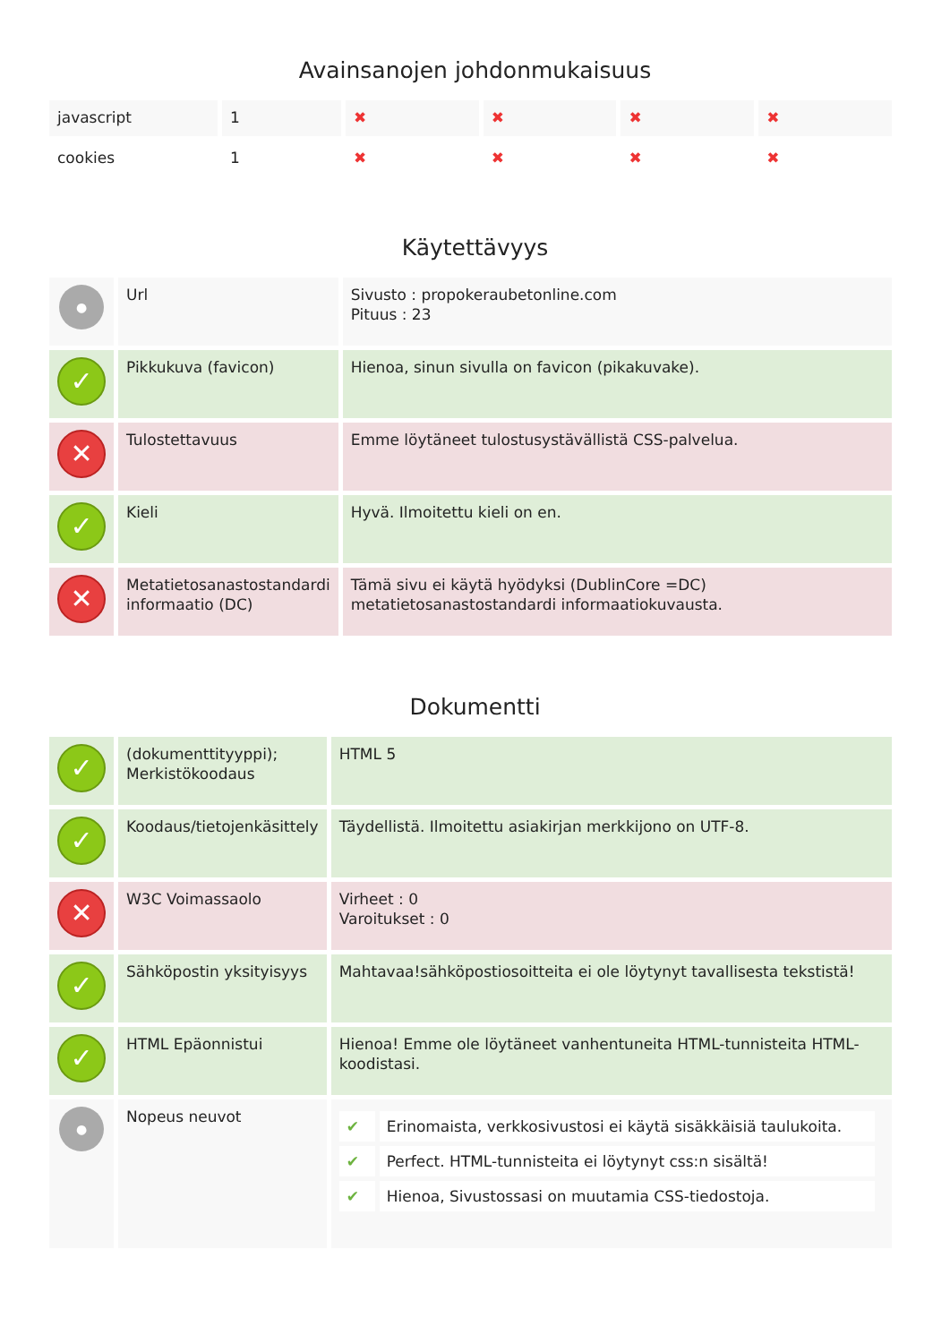Avainsanojen johdonmukaisuus
| javascript | 1 | ✖ | ✖ | ✖ | ✖ |
| cookies | 1 | ✖ | ✖ | ✖ | ✖ |
Käytettävyys
| ● | Url | Sivusto : propokeraubetonline.com Pituus : 23 |
| ✓ | Pikkukuva (favicon) | Hienoa, sinun sivulla on favicon (pikakuvake). |
| ✕ | Tulostettavuus | Emme löytäneet tulostusystävällistä CSS-palvelua. |
| ✓ | Kieli | Hyvä. Ilmoitettu kieli on en. |
| ✕ | Metatietosanastostandardi informaatio (DC) | Tämä sivu ei käytä hyödyksi (DublinCore =DC) metatietosanastostandardi informaatiokuvausta. |
Dokumentti
| ✓ | (dokumenttityyppi); Merkistökoodaus | HTML 5 |
| ✓ | Koodaus/tietojenkäsittely | Täydellistä. Ilmoitettu asiakirjan merkkijono on UTF-8. |
| ✕ | W3C Voimassaolo | Virheet : 0 Varoitukset : 0 |
| ✓ | Sähköpostin yksityisyys | Mahtavaa!sähköpostiosoitteita ei ole löytynyt tavallisesta tekstistä! |
| ✓ | HTML Epäonnistui | Hienoa! Emme ole löytäneet vanhentuneita HTML-tunnisteita HTML-koodistasi. |
| ● | Nopeus neuvot | / ✔ / Erinomaista, verkkosivustosi ei käytä sisäkkäisiä taulukoita. / / ✔ / Perfect. HTML-tunnisteita ei löytynyt css:n sisältä! / / ✔ / Hienoa, Sivustossasi on muutamia CSS-tiedostoja. / |